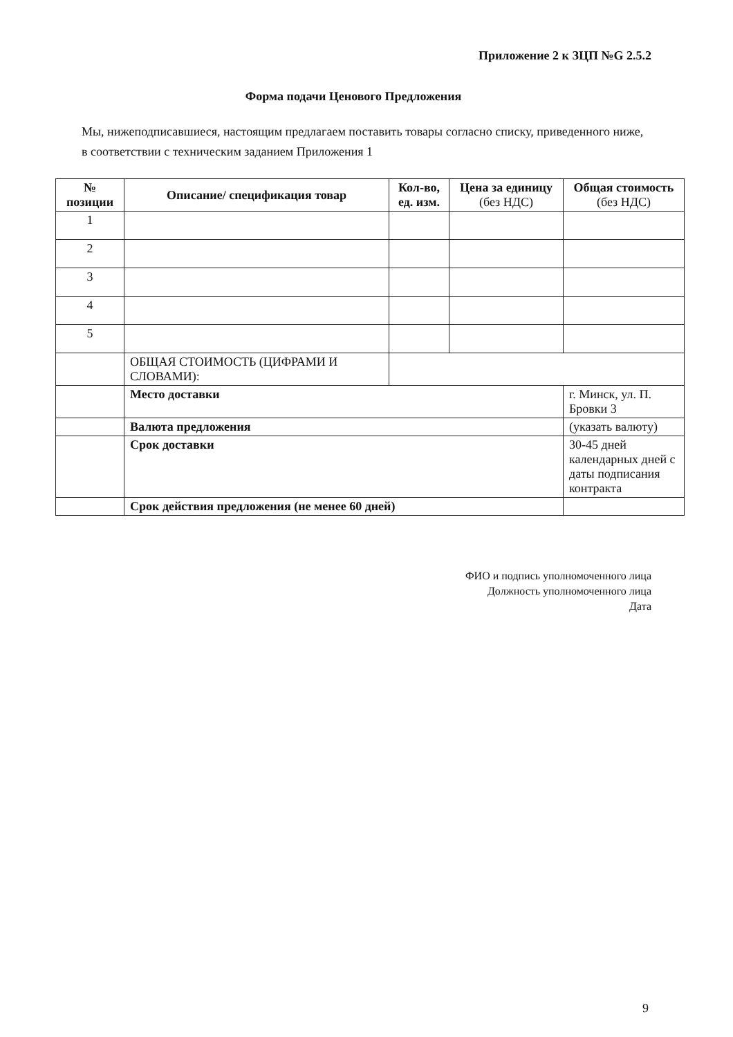Приложение 2 к ЗЦП №G 2.5.2
Форма подачи Ценового Предложения
Мы, нижеподписавшиеся, настоящим предлагаем поставить товары согласно списку, приведенного ниже, в соответствии с техническим заданием Приложения 1
| № позиции | Описание/ спецификация товар | Кол-во, ед. изм. | Цена за единицу (без НДС) | Общая стоимость (без НДС) |
| --- | --- | --- | --- | --- |
| 1 | | | | |
| 2 | | | | |
| 3 | | | | |
| 4 | | | | |
| 5 | | | | |
| | ОБЩАЯ СТОИМОСТЬ (ЦИФРАМИ И СЛОВАМИ): | | | |
| | Место доставки | | | г. Минск, ул. П. Бровки 3 |
| | Валюта предложения | | | (указать валюту) |
| | Срок доставки | | | 30-45 дней календарных дней с даты подписания контракта |
| | Срок действия предложения (не менее 60 дней) | | | |
ФИО и подпись уполномоченного лица
Должность уполномоченного лица
Дата
9